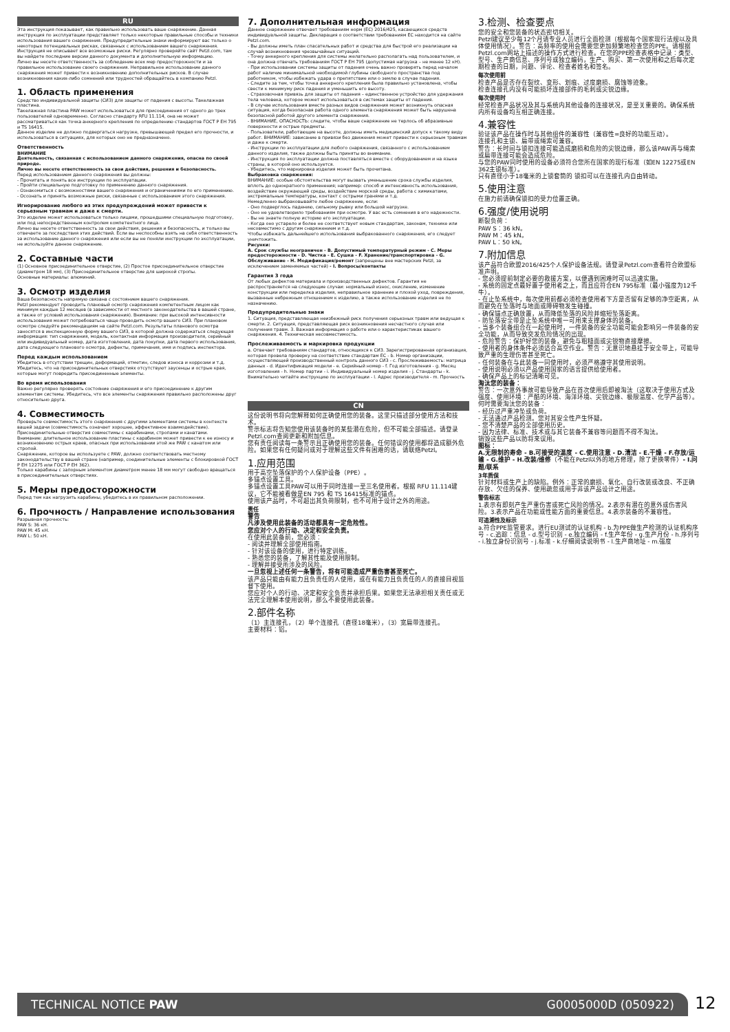RU
Эта инструкция показывает, как правильно использовать ваше снаряжение. Данная инструкция по эксплуатации представляет только некоторые правильные способы и техники использования вашего снаряжения. Предупредительные знаки информируют вас только о некоторых потенциальных рисках, связанных с использованием вашего снаряжения. Инструкция не описывает все возможные риски. Регулярно проверяйте сайт Petzl.com, там вы найдете последние версии данного документа и дополнительную информацию.
Лично вы несете ответственность за соблюдение всех мер предосторожности и за правильное использование своего снаряжения. Неправильное использование данного снаряжения может привести к возникновению дополнительных рисков. В случае возникновения каких-либо сомнений или трудностей обращайтесь в компанию Petzl.
1. Область применения
Средство индивидуальной защиты (СИЗ) для защиты от падения с высоты. Такелажная пластина.
Такелажная пластина PAW может использоваться для присоединения от одного до трех пользователей одновременно. Согласно стандарту RFU 11.114, она не может рассматриваться как точка анкерного крепления по определению стандартов ГОСТ Р ЕН 795 и TS 16415.
Данное изделие не должно подвергаться нагрузке, превышающей предел его прочности, и использоваться в ситуациях, для которых оно не предназначено.
Ответственность
ВНИМАНИЕ
Деятельность, связанная с использованием данного снаряжения, опасна по своей природе.
Лично вы несете ответственность за свои действия, решения и безопасность.
Перед использованием данного снаряжения вы должны:
- Прочитать и понять все инструкции по эксплуатации.
- Пройти специальную подготовку по применению данного снаряжения.
- Ознакомиться с возможностями вашего снаряжения и ограничениями по его применению.
- Осознать и принять возможные риски, связанные с использованием этого снаряжения.
Игнорирование любого из этих предупреждений может привести к серьезным травмам и даже к смерти.
Это изделие может использоваться только лицами, прошедшими специальную подготовку, или под непосредственным контролем компетентного лица.
Лично вы несете ответственность за свои действия, решения и безопасность, и только вы отвечаете за последствия этих действий. Если вы неспособны взять на себя ответственность за использование данного снаряжения или если вы не поняли инструкции по эксплуатации, не используйте данное снаряжение.
2. Составные части
(1) Основное присоединительное отверстие, (2) Простое присоединительное отверстие (диаметром 18 мм), (3) Присоединительное отверстие для широкой стропы.
Основные материалы: алюминий.
3. Осмотр изделия
Ваша безопасность напрямую связана с состоянием вашего снаряжения.
Petzl рекомендует проводить плановый осмотр снаряжения компетентным лицом как минимум каждые 12 месяцев (в зависимости от местного законодательства в вашей стране, а также от условий использования снаряжения). Внимание: при высокой интенсивности использования может потребоваться чаще проводить осмотр вашего СИЗ. При плановом осмотре следуйте рекомендациям на сайте Petzl.com. Результаты планового осмотра заносятся в инспекционную форму вашего СИЗ, в которой должна содержаться следующая информация: тип снаряжения, модель, контактная информация производителя, серийный или индивидуальный номер, дата изготовления, дата покупки, дата первого использования, дата следующего планового осмотра, дефекты, примечания, имя и подпись инспектора.
Перед каждым использованием
Убедитесь в отсутствии трещин, деформаций, отметин, следов износа и коррозии и т.д.
Убедитесь, что на присоединительных отверстиях отсутствуют заусенцы и острые края, которые могут повредить присоединенные элементы.
Во время использования
Важно регулярно проверять состояние снаряжения и его присоединение к другим элементам системы. Убедитесь, что все элементы снаряжения правильно расположены друг относительно друга.
4. Совместимость
Проверьте совместимость этого снаряжения с другими элементами системы в контексте вашей задачи (совместимость означает хорошее, эффективное взаимодействие).
Присоединительные отверстия совместимы с карабинами, стропами и канатами.
Внимание: длительное использование пластины с карабином может привести к ее износу и возникновению острых краев, опасных при использовании этой же PAW с канатом или стропой.
Снаряжение, которое вы используете с PAW, должно соответствовать местному законодательству в вашей стране (например, соединительные элементы с блокировкой ГОСТ Р ЕН 12275 или ГОСТ Р ЕН 362).
Только карабины с запорным элементом диаметром менее 18 мм могут свободно вращаться в присоединительных отверстиях.
5. Меры предосторожности
Перед тем как нагрузить карабины, убедитесь в их правильном расположении.
6. Прочность / Направление использования
Разрывная прочность:
PAW S: 36 кН.
PAW M: 45 кН.
PAW L: 50 кН.
7. Дополнительная информация
Данное снаряжение отвечает требованиям норм (ЕС) 2016/425, касающихся средств индивидуальной защиты. Декларация о соответствии требованиям ЕС находится на сайте Petzl.com.
- Вы должны иметь план спасательных работ и средства для быстрой его реализации на случай возникновения чрезвычайных ситуаций.
- Точку анкерного крепления для системы желательно располагать над пользователем, и она должна отвечать требованиям ГОСТ Р ЕН 795 (допустимая нагрузка – не менее 12 кН).
- При использовании системы защиты от падения очень важно проверять перед началом работ наличие минимальной необходимой глубины свободного пространства под работником, чтобы избежать удара о препятствие или о землю в случае падения.
- Следите за тем, чтобы точка анкерного крепления была правильно установлена, чтобы свести к минимуму риск падения и уменьшить его высоту.
- Страховочная привязь для защиты от падения – единственное устройство для удержания тела человека, которое может использоваться в системах защиты от падения.
- В случае использования вместе разных видов снаряжения может возникнуть опасная ситуация, когда безопасная работа одного элемента снаряжения может быть нарушена безопасной работой другого элемента снаряжения.
- ВНИМАНИЕ, ОПАСНОСТЬ: следите, чтобы ваше снаряжение не терлось об абразивные поверхности и острые предметы.
- Пользователи, работающие на высоте, должны иметь медицинский допуск к такому виду работ. ВНИМАНИЕ: зависание в привязи без движения может привести к серьезным травмам и даже к смерти.
- Инструкции по эксплуатации для любого снаряжения, связанного с использованием данного изделия, также должны быть приняты во внимание.
- Инструкция по эксплуатации должна поставляться вместе с оборудованием и на языке страны, в которой оно используется.
- Убедитесь, что маркировка изделия может быть прочитана.
Выбраковка снаряжения:
ВНИМАНИЕ: особые обстоятельства могут вызвать уменьшение срока службы изделия, вплоть до однократного применения; например: способ и интенсивность использования, воздействие окружающей среды, воздействие морской среды, работа с химикатами, экстремальные температуры, контакт с острыми гранями и т.д.
Немедленно выбраковывайте любое снаряжение, если:
- Оно подверглось падению, сильному рывку или большой нагрузке.
- Оно не удовлетворило требованиям при осмотре. У вас есть сомнения в его надежности.
- Вы не знаете полную историю его эксплуатации.
- Когда оно устарело и более не соответствует новым стандартам, законам, технике или несовместимо с другим снаряжением и т.д.
Чтобы избежать дальнейшего использования выбракованного снаряжения, его следует уничтожить.
Рисунки:
A. Срок службы неограничен - B. Допустимый температурный режим - C. Меры предосторожности - D. Чистка - E. Сушка - F. Хранение/транспортировка - G. Обслуживание - H. Модификация/ремонт (запрещены вне мастерских Petzl, за исключением заменяемых частей) - I. Вопросы/контакты
Гарантия 3 года
От любых дефектов материала и производственных дефектов. Гарантия не распространяется на следующие случаи: нормальный износ, окисление, изменение конструкции или переделка изделия, неправильное хранение и плохой уход, повреждения, вызванные небрежным отношением к изделию, а также использование изделия не по назначению.
Предупредительные знаки
1. Ситуация, представляющая неизбежный риск получения серьезных травм или ведущая к смерти. 2. Ситуация, представляющая риск возникновения несчастного случая или получения травм. 3. Важная информация о работе или о характеристиках вашего снаряжения. 4. Техническая несовместимость.
Прослеживаемость и маркировка продукции
a. Отвечает требованиям стандартов, относящихся к СИЗ. Зарегистрированная организация, которая провела проверку на соответствие стандартам ЕС - b. Номер организации, осуществляющей производственный контроль данного СИЗ - c. Прослеживаемость: матрица данных - d. Идентификация модели - e. Серийный номер - f. Год изготовления - g. Месяц изготовления - h. Номер партии - i. Индивидуальный номер изделия - j. Стандарты - k. Внимательно читайте инструкцию по эксплуатации - l. Адрес производителя - m. Прочность
CN
这份说明书将向您解释如何正确使用您的装备。这里只描述部分使用方法和技术。
警示标志将告知您使用该装备时的某些潜在危险，但不可能全部描述。请登录Petzl.com查阅更新和附加信息。
您有责任阅读每一条警示且正确使用您的装备。任何错误的使用都将造成额外危险。如果您有任何疑问或对于理解这些文件有困难的话，请联络Petzl。
1.应用范围
用于高空坠落保护的个人保护设备（PPE）。
多锚点设置工具。
多锚点设置工具PAW可以用于同时连接一至三名使用者。根据 RFU 11.114建议，它不能被看做是EN 795 和 TS 16415标准的锚点。
使用该产品时，不可超出其负荷限制，也不可用于设计之外的用途。
责任
警告
凡涉及使用此装备的活动都具有一定危险性。
您应对个人的行动、决定和安全负责。
在使用此装备前，您必须：
- 阅读并理解全部使用指南。
- 针对该设备的使用，进行特定训练。
- 熟悉您的装备，了解其性能及使用限制。
- 理解并接受所涉及的风险。
一旦忽视上述任何一条警告，将有可能造成严重伤害甚至死亡。
该产品只能由有能力且负责任的人使用，或在有能力且负责任的人的直接目视监督下使用。
您应对个人的行动、决定和安全负责并承担后果。如果您无法承担相关责任或无法完全理解本使用说明，那么不要使用此装备。
2.部件名称
（1）主连接孔，（2）单个连接孔（直径18毫米），（3）宽扁带连接孔。
主要材料：铝。
3.检测、检查要点
您的安全和您装备的状态密切相关。
Petzl建议至少每12个月请专业人员进行全面检测（根据每个国家现行法规以及具体使用情况）。警告：高频率的使用会需要您更加频繁地检查您的PPE。请根据Petzl.com网站上描述的操作方式进行检查。在您的PPE检查表格中记录：类型、型号、生产商信息、序列号或独立编码，生产、购买、第一次使用和之后每次定期检查的日期，问题、评论、检查者姓名和签名。
每次使用前
检查产品是否存在裂纹、变形、划痕、过度磨损、腐蚀等迹象。
检查连接孔内没有可能损坏连接部件的毛刺或尖锐边缘。
每次使用时
经常检查产品状况及其与系统内其他设备的连接状况，是至关重要的。确保系统内所有设备均互相正确连接。
4.兼容性
验证该产品在操作时与其他组件的兼容性（兼容性=良好的功能互动）。
连接孔和主锁、扁带或绳索可兼容。
警告：长时间与锁扣连接可能造成磨损和危险的尖锐边缘，那么该PAW再与绳索或扁带连接可能会造成危险。
与您的PAW同时使用的设备必须符合您所在国家的现行标准（如EN 12275或EN 362主锁标准）。
只有直径小于18毫米的上锁套筒的 锁扣可以在连接孔内自由转动。
5.使用注意
在施力前请确保锁扣的受力位置正确。
6.强度/使用说明
断裂负荷：
PAW S：36 kN。
PAW M：45 kN。
PAW L：50 kN。
7.附加信息
该产品符合欧盟2016/425个人保护设备法规。请登录Petzl.com查看符合欧盟标准声明。
- 您必须提前制定必要的救援方案，以便遇到困难时可以迅速实施。
- 系统的固定点最好置于使用者之上，而且应符合EN 795标准（最小强度为12千牛）。
- 在止坠系统中，每次使用前都必须检查使用者下方是否留有足够的净空距离，从而避免在坠落时与地面或障碍物发生碰撞。
- 确保锚点正确放置，从而降低坠落的风险并缩短坠落距离。
- 防坠落安全带是止坠系统中唯一可用来支撑身体的装备。
- 当多个装备组合在一起使用时，一件装备的安全功能可能会影响另一件装备的安全功能，从而导致突发危险情况的出现。
- 危险警告：保护好您的装备，避免与粗糙面或尖锐物直接摩擦。
- 使用者的身体条件必须适合高空作业。警告：无意识地悬挂于安全带上，可能导致严重的生理伤害甚至死亡。
- 任何装备在与此装备一同使用时，必须严格遵守其使用说明。
- 使用说明必须以产品使用国家的语言提供给使用者。
- 确保产品上的标记清晰可见。
淘汰您的装备：
警告：一次意外事故可能导致产品在首次使用后即被淘汰（这取决于使用方式及强度、使用环境：严酷的环境、海洋环境、尖锐边缘、极限温度、化学产品等）。
何时需要淘汰您的装备：
- 经历过严重冲坠或负荷。
- 无法通过产品检测。您对其安全性产生怀疑。
- 您不清楚产品的全部使用历史。
- 因为法律、标准、技术或与其它装备不兼容等问题而不得不淘汰。
销毁这些产品以防将来误用。
图标：
A.无限制的寿命 - B.可接受的温度 - C.使用注意 - D.清洁 - E.干燥 - F.存放/运输 - G.维护 - H.改装/维修（不能在Petzl以外的地方修理，除了更换零件）- I.问题/联系
3年质保
针对材料或生产上的缺陷。例外：正常的磨损、氧化、自行改装或改良、不正确存放、欠佳的保养、使用疏忽或用于非该产品设计之用途。
警告标志
1.表示有即刻产生严重伤害或死亡风险的情况。2.表示有潜在的意外或伤害风险。3.表示产品在功能或性能方面的重要信息。4.表示装备的不兼容性。
可追溯性及标示
a.符合PPE监管要求。进行EU测试的认证机构 - b.为PPE做生产检测的认证机构序号 - c.追踪：信息 - d.型号识别 - e.独立编码 - f.生产年份 - g.生产月份 - h.序列号 - i.独立身份识别号 - j.标准 - k.仔细阅读说明书 - l.生产商地址 - m.强度
TECHNICAL NOTICE PAW G0005000D (050922) 12